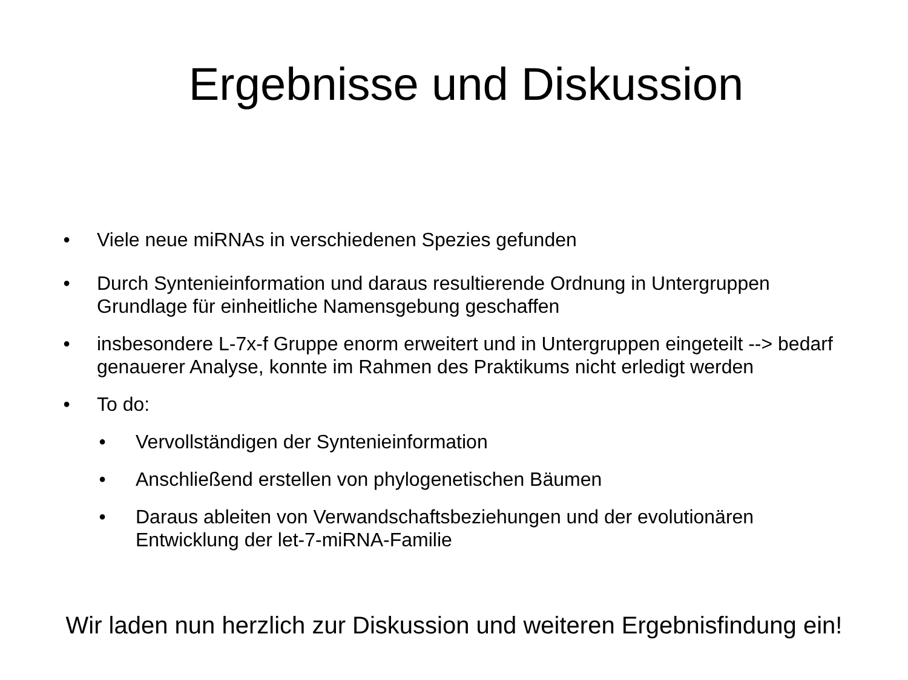Ergebnisse und Diskussion
• Viele neue miRNAs in verschiedenen Spezies gefunden
• Durch Syntenieinformation und daraus resultierende Ordnung in Untergruppen Grundlage für einheitliche Namensgebung geschaffen
• insbesondere L-7x-f Gruppe enorm erweitert und in Untergruppen eingeteilt --> bedarf genauerer Analyse, konnte im Rahmen des Praktikums nicht erledigt werden
• To do:
• Vervollständigen der Syntenieinformation
• Anschließend erstellen von phylogenetischen Bäumen
• Daraus ableiten von Verwandschaftsbeziehungen und der evolutionären Entwicklung der let-7-miRNA-Familie
Wir laden nun herzlich zur Diskussion und weiteren Ergebnisfindung ein!